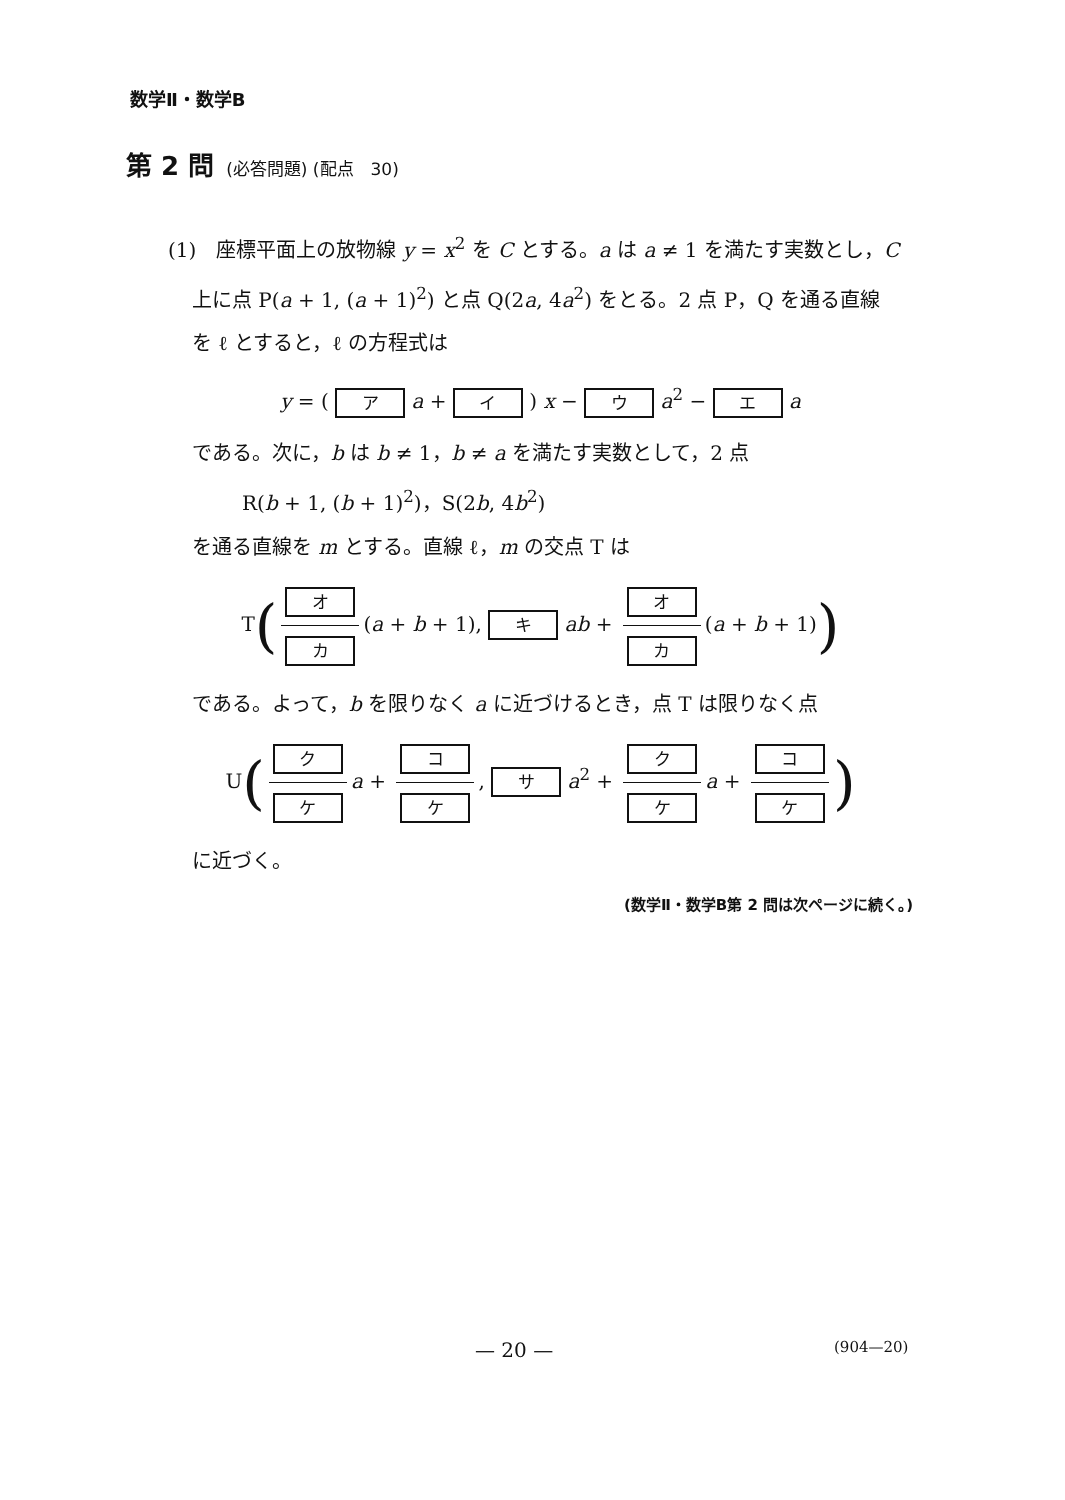数学Ⅱ・数学B
第 2 問 (必答問題) (配点　30)
(1)　座標平面上の放物線 y = x<sup>2</sup> を C とする。a は a ≠ 1 を満たす実数とし，C
上に点 P(a + 1, (a + 1)<sup>2</sup>) と点 Q(2a, 4a<sup>2</sup>) をとる。2 点 P，Q を通る直線
を ℓ とすると，ℓ の方程式は
y = ( ア a + イ ) x − ウ a<sup>2</sup> − エ a
である。次に，b は b ≠ 1，b ≠ a を満たす実数として，2 点
R(b + 1, (b + 1)<sup>2</sup>)，S(2b, 4b<sup>2</sup>)
を通る直線を m とする。直線 ℓ，m の交点 T は
T(オ カ (a + b + 1), キ ab + オ カ (a + b + 1))
である。よって，b を限りなく a に近づけるとき，点 T は限りなく点
U(ク ケ a + コ ケ, サ a<sup>2</sup> + ク ケ a + コ ケ)
に近づく。
(数学Ⅱ・数学B第 2 問は次ページに続く。)
— 20 — (904—20)